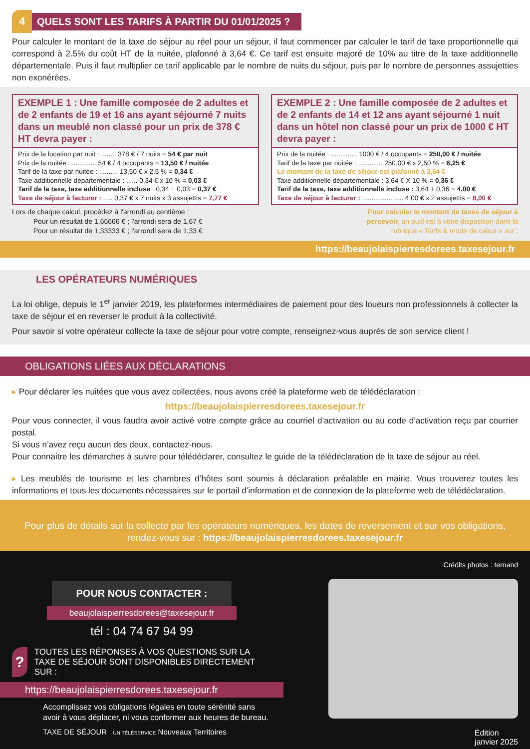4
QUELS SONT LES TARIFS À PARTIR DU 01/01/2025 ?
Pour calculer le montant de la taxe de séjour au réel pour un séjour, il faut commencer par calculer le tarif de taxe proportionnelle qui correspond à 2.5% du coût HT de la nuitée, plafonné à 3,64 €. Ce tarif est ensuite majoré de 10% au titre de la taxe additionnelle départementale. Puis il faut multiplier ce tarif applicable par le nombre de nuits du séjour, puis par le nombre de personnes assujetties non exonérées.
EXEMPLE 1 : Une famille composée de 2 adultes et de 2 enfants de 19 et 16 ans ayant séjourné 7 nuits dans un meublé non classé pour un prix de 378 € HT devra payer :
Prix de la location par nuit : ........ 378 € / 7 nuits = 54 € par nuit
Prix de la nuitée : ............. 54 € / 4 occupants = 13,50 € / nuitée
Tarif de la taxe par nuitée : .......... 13,50 € x 2.5 % = 0,34 €
Taxe additionnelle départementale : ...... 0,34 € x 10 % = 0,03 €
Tarif de la taxe, taxe additionnelle incluse : 0,34 + 0,03 = 0,37 €
Taxe de séjour à facturer : ..... 0,37 € x 7 nuits x 3 assujettis = 7,77 €
EXEMPLE 2 : Une famille composée de 2 adultes et de 2 enfants de 14 et 12 ans ayant séjourné 1 nuit dans un hôtel non classé pour un prix de 1000 € HT devra payer :
Prix de la nuitée : .............. 1000 € / 4 occupants = 250,00 € / nuitée
Tarif de la taxe par nuitée : ............. 250,00 € x 2,50 % = 6,25 €
Le montant de la taxe de séjour est plafonné à 3,64 €
Taxe additionnelle départementale : 3,64 € X 10 % = 0,36 €
Tarif de la taxe, taxe additionnelle incluse : 3,64 + 0,36 = 4,00 €
Taxe de séjour à facturer : ...................... 4,00 € x 2 assujettis = 8,00 €
Lors de chaque calcul, procédez à l'arrondi au centième :
Pour un résultat de 1,66666 € ; l'arrondi sera de 1,67 €
Pour un résultat de 1,33333 € ; l'arrondi sera de 1,33 €
Pour calculer le montant de taxes de séjour à percevoir, un outil est à votre disposition dans la rubrique « Tarifs & mode de calcul » sur :
https://beaujolaispierresdorees.taxesejour.fr
LES OPÉRATEURS NUMÉRIQUES
La loi oblige, depuis le 1<sup>er</sup> janvier 2019, les plateformes intermédiaires de paiement pour des loueurs non professionnels à collecter la taxe de séjour et en reverser le produit à la collectivité.
Pour savoir si votre opérateur collecte la taxe de séjour pour votre compte, renseignez-vous auprès de son service client !
OBLIGATIONS LIÉES AUX DÉCLARATIONS
▸ Pour déclarer les nuitées que vous avez collectées, nous avons créé la plateforme web de télédéclaration :
https://beaujolaispierresdorees.taxesejour.fr
Pour vous connecter, il vous faudra avoir activé votre compte grâce au courriel d’activation ou au code d’activation reçu par courrier postal.
Si vous n’avez reçu aucun des deux, contactez-nous.
Pour connaitre les démarches à suivre pour télédéclarer, consultez le guide de la télédéclaration de la taxe de séjour au réel.
▸ Les meublés de tourisme et les chambres d’hôtes sont soumis à déclaration préalable en mairie. Vous trouverez toutes les informations et tous les documents nécessaires sur le portail d’information et de connexion de la plateforme web de télédéclaration.
Pour plus de détails sur la collecte par les opérateurs numériques, les dates de reversement et sur vos obligations,
rendez-vous sur : https://beaujolaispierresdorees.taxesejour.fr
POUR NOUS CONTACTER :
beaujolaispierresdorees@taxesejour.fr
tél : 04 74 67 94 99
?
TOUTES LES RÉPONSES À VOS QUESTIONS SUR LA TAXE DE SÉJOUR SONT DISPONIBLES DIRECTEMENT SUR :
https://beaujolaispierresdorees.taxesejour.fr
Accomplissez vos obligations légales en toute sérénité sans avoir à vous déplacer, ni vous conformer aux heures de bureau.
TAXE DE SÉJOUR UN TÉLÉSERVICE Nouveaux Territoires
Crédits photos : ternand
Édition
janvier 2025